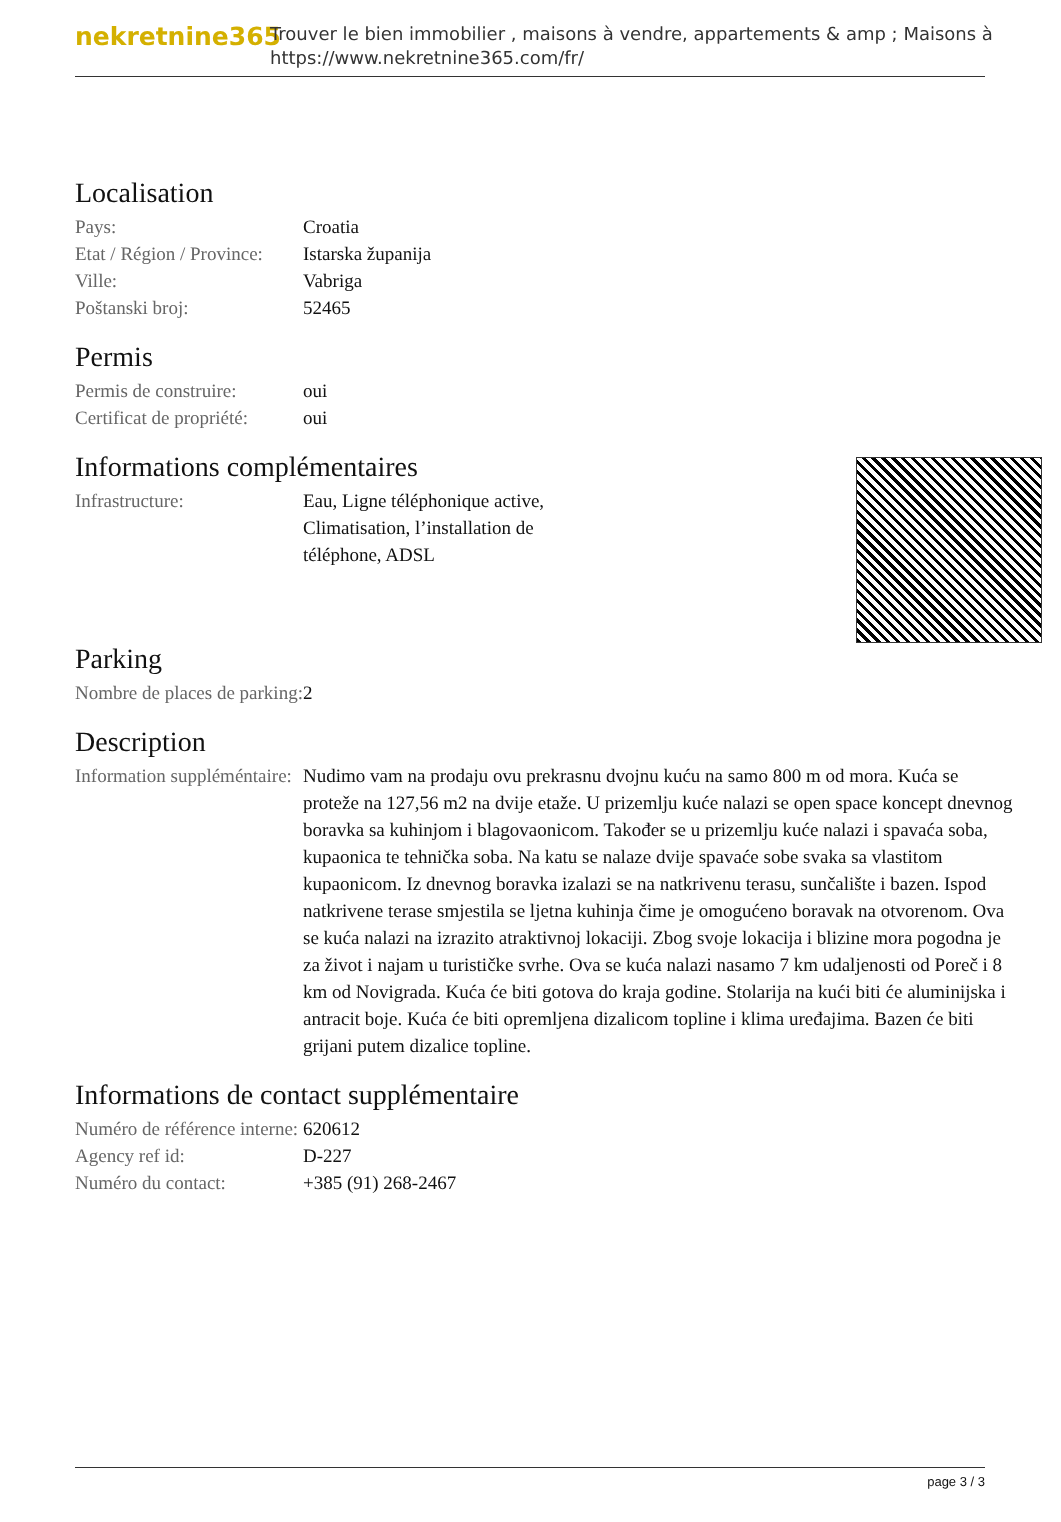nekretnine365
Trouver le bien immobilier , maisons à vendre, appartements & amp ; Maisons à
https://www.nekretnine365.com/fr/
Localisation
| Pays: | Croatia |
| Etat / Région / Province: | Istarska županija |
| Ville: | Vabriga |
| Poštanski broj: | 52465 |
Permis
| Permis de construire: | oui |
| Certificat de propriété: | oui |
Informations complémentaires
| Infrastructure: | Eau, Ligne téléphonique active, Climatisation, l’installation de téléphone, ADSL |
Parking
| Nombre de places de parking: | 2 |
Description
| Information suppléméntaire: | Nudimo vam na prodaju ovu prekrasnu dvojnu kuću na samo 800 m od mora. Kuća se proteže na 127,56 m2 na dvije etaže. U prizemlju kuće nalazi se open space koncept dnevnog boravka sa kuhinjom i blagovaonicom. Također se u prizemlju kuće nalazi i spavaća soba, kupaonica te tehnička soba. Na katu se nalaze dvije spavaće sobe svaka sa vlastitom kupaonicom. Iz dnevnog boravka izalazi se na natkrivenu terasu, sunčalište i bazen. Ispod natkrivene terase smjestila se ljetna kuhinja čime je omogućeno boravak na otvorenom. Ova se kuća nalazi na izrazito atraktivnoj lokaciji. Zbog svoje lokacija i blizine mora pogodna je za život i najam u turističke svrhe. Ova se kuća nalazi nasamo 7 km udaljenosti od Poreč i 8 km od Novigrada. Kuća će biti gotova do kraja godine. Stolarija na kući biti će aluminijska i antracit boje. Kuća će biti opremljena dizalicom topline i klima uređajima. Bazen će biti grijani putem dizalice topline. |
Informations de contact supplémentaire
| Numéro de référence interne: | 620612 |
| Agency ref id: | D-227 |
| Numéro du contact: | +385 (91) 268-2467 |
page 3 / 3